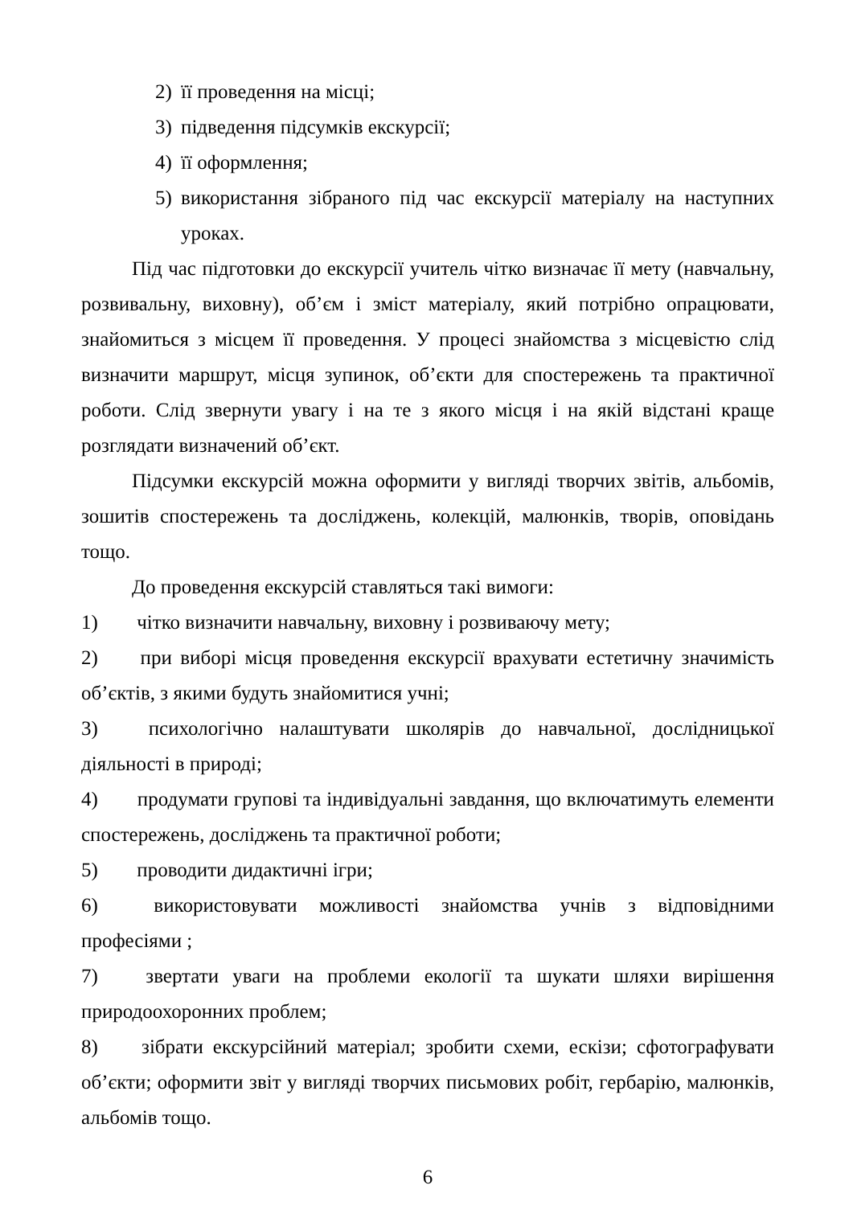2) її проведення на місці;
3) підведення підсумків екскурсії;
4) її оформлення;
5) використання зібраного під час екскурсії матеріалу на наступних уроках.
Під час підготовки до екскурсії учитель чітко визначає її мету (навчальну, розвивальну, виховну), об’єм і зміст матеріалу, який потрібно опрацювати, знайомиться з місцем її проведення. У процесі знайомства з місцевістю слід визначити маршрут, місця зупинок, об’єкти для спостережень та практичної роботи. Слід звернути увагу і на те з якого місця і на якій відстані краще розглядати визначений об’єкт.
Підсумки екскурсій можна оформити у вигляді творчих звітів, альбомів, зошитів спостережень та досліджень, колекцій, малюнків, творів, оповідань тощо.
До проведення екскурсій ставляться такі вимоги:
1) чітко визначити навчальну, виховну і розвиваючу мету;
2) при виборі місця проведення екскурсії врахувати естетичну значимість об’єктів, з якими будуть знайомитися учні;
3) психологічно налаштувати школярів до навчальної, дослідницької діяльності в природі;
4) продумати групові та індивідуальні завдання, що включатимуть елементи спостережень, досліджень та практичної роботи;
5) проводити дидактичні ігри;
6) використовувати можливості знайомства учнів з відповідними професіями ;
7) звертати уваги на проблеми екології та шукати шляхи вирішення природоохоронних проблем;
8) зібрати екскурсійний матеріал; зробити схеми, ескізи; сфотографувати об’єкти; оформити звіт у вигляді творчих письмових робіт, гербарію, малюнків, альбомів тощо.
6